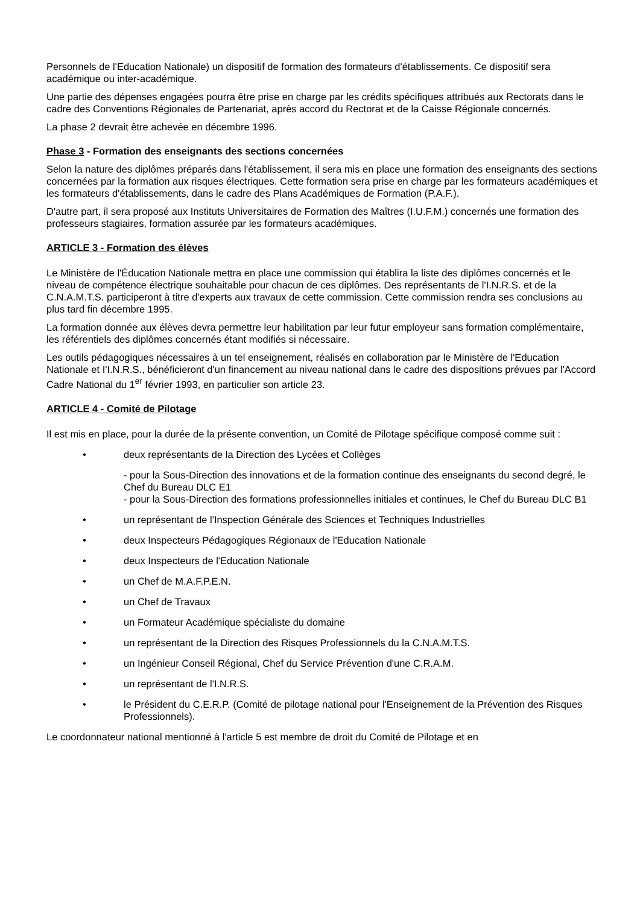Personnels de l'Education Nationale) un dispositif de formation des formateurs d'établissements. Ce dispositif sera académique ou inter-académique.
Une partie des dépenses engagées pourra être prise en charge par les crédits spécifiques attribués aux Rectorats dans le cadre des Conventions Régionales de Partenariat, après accord du Rectorat et de la Caisse Régionale concernés.
La phase 2 devrait être achevée en décembre 1996.
Phase 3 - Formation des enseignants des sections concernées
Selon la nature des diplômes préparés dans l'établissement, il sera mis en place une formation des enseignants des sections concernées par la formation aux risques électriques. Cette formation sera prise en charge par les formateurs académiques et les formateurs d'établissements, dans le cadre des Plans Académiques de Formation (P.A.F.).
D'autre part, il sera proposé aux Instituts Universitaires de Formation des Maîtres (I.U.F.M.) concernés une formation des professeurs stagiaires, formation assurée par les formateurs académiques.
ARTICLE 3 - Formation des élèves
Le Ministère de l'Éducation Nationale mettra en place une commission qui établira la liste des diplômes concernés et le niveau de compétence électrique souhaitable pour chacun de ces diplômes. Des représentants de l'I.N.R.S. et de la C.N.A.M.T.S. participeront à titre d'experts aux travaux de cette commission. Cette commission rendra ses conclusions au plus tard fin décembre 1995.
La formation donnée aux élèves devra permettre leur habilitation par leur futur employeur sans formation complémentaire, les référentiels des diplômes concernés étant modifiés si nécessaire.
Les outils pédagogiques nécessaires à un tel enseignement, réalisés en collaboration par le Ministère de l'Education Nationale et I'I.N.R.S., bénéficieront d'un financement au niveau national dans le cadre des dispositions prévues par l'Accord Cadre National du 1<sup>er</sup> février 1993, en particulier son article 23.
ARTICLE 4 - Comité de Pilotage
Il est mis en place, pour la durée de la présente convention, un Comité de Pilotage spécifique composé comme suit :
• deux représentants de la Direction des Lycées et Collèges
- pour la Sous-Direction des innovations et de la formation continue des enseignants du second degré, le Chef du Bureau DLC E1
- pour la Sous-Direction des formations professionnelles initiales et continues, le Chef du Bureau DLC B1
• un représentant de l'Inspection Générale des Sciences et Techniques Industrielles
• deux Inspecteurs Pédagogiques Régionaux de l'Education Nationale
• deux Inspecteurs de l'Education Nationale
• un Chef de M.A.F.P.E.N.
• un Chef de Travaux
• un Formateur Académique spécialiste du domaine
• un représentant de la Direction des Risques Professionnels du la C.N.A.M.T.S.
• un Ingénieur Conseil Régional, Chef du Service Prévention d'une C.R.A.M.
• un représentant de l'I.N.R.S.
• le Président du C.E.R.P. (Comité de pilotage national pour l'Enseignement de la Prévention des Risques Professionnels).
Le coordonnateur national mentionné à l'article 5 est membre de droit du Comité de Pilotage et en